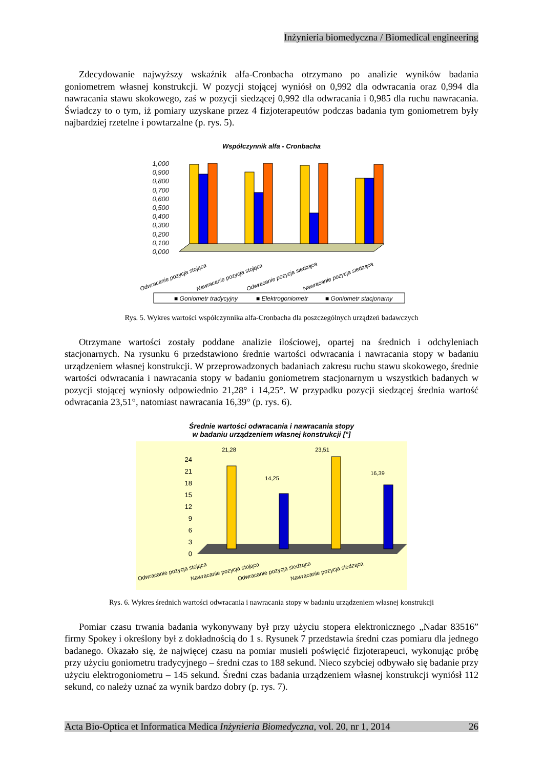Inżynieria biomedyczna / Biomedical engineering
Zdecydowanie najwyższy wskaźnik alfa-Cronbacha otrzymano po analizie wyników badania goniometrem własnej konstrukcji. W pozycji stojącej wyniósł on 0,992 dla odwracania oraz 0,994 dla nawracania stawu skokowego, zaś w pozycji siedzącej 0,992 dla odwracania i 0,985 dla ruchu nawracania. Świadczy to o tym, iż pomiary uzyskane przez 4 fizjoterapeutów podczas badania tym goniometrem były najbardziej rzetelne i powtarzalne (p. rys. 5).
Współczynnik alfa - Cronbacha
0,000
0,100
0,200
0,300
0,400
0,500
0,600
0,700
0,800
0,900
1,000
Odwracanie pozycja stojąca
Nawracanie pozycja stojąca
Odwracanie pozycja siedząca
Nawracanie pozycja siedząca
■ Goniometr tradycyjny
■ Elektrogoniometr
■ Goniometr stacjonarny
Rys. 5. Wykres wartości współczynnika alfa-Cronbacha dla poszczególnych urządzeń badawczych
Otrzymane wartości zostały poddane analizie ilościowej, opartej na średnich i odchyleniach stacjonarnych. Na rysunku 6 przedstawiono średnie wartości odwracania i nawracania stopy w badaniu urządzeniem własnej konstrukcji. W przeprowadzonych badaniach zakresu ruchu stawu skokowego, średnie wartości odwracania i nawracania stopy w badaniu goniometrem stacjonarnym u wszystkich badanych w pozycji stojącej wyniosły odpowiednio 21,28° i 14,25°. W przypadku pozycji siedzącej średnia wartość odwracania 23,51°, natomiast nawracania 16,39° (p. rys. 6).
Średnie wartości odwracania i nawracania stopy
w badaniu urządzeniem własnej konstrukcji [°]
0
3
6
9
12
15
18
21
24
21,28
14,25
23,51
16,39
Odwracanie pozycja stojąca
Nawracanie pozycja stojąca
Odwracanie pozycja siedząca
Nawracanie pozycja siedząca
Rys. 6. Wykres średnich wartości odwracania i nawracania stopy w badaniu urządzeniem własnej konstrukcji
Pomiar czasu trwania badania wykonywany był przy użyciu stopera elektronicznego „Nadar 83516” firmy Spokey i określony był z dokładnością do 1 s. Rysunek 7 przedstawia średni czas pomiaru dla jednego badanego. Okazało się, że najwięcej czasu na pomiar musieli poświęcić fizjoterapeuci, wykonując próbę przy użyciu goniometru tradycyjnego – średni czas to 188 sekund. Nieco szybciej odbywało się badanie przy użyciu elektrogoniometru – 145 sekund. Średni czas badania urządzeniem własnej konstrukcji wyniósł 112 sekund, co należy uznać za wynik bardzo dobry (p. rys. 7).
Acta Bio-Optica et Informatica Medica Inżynieria Biomedyczna, vol. 20, nr 1, 2014 26